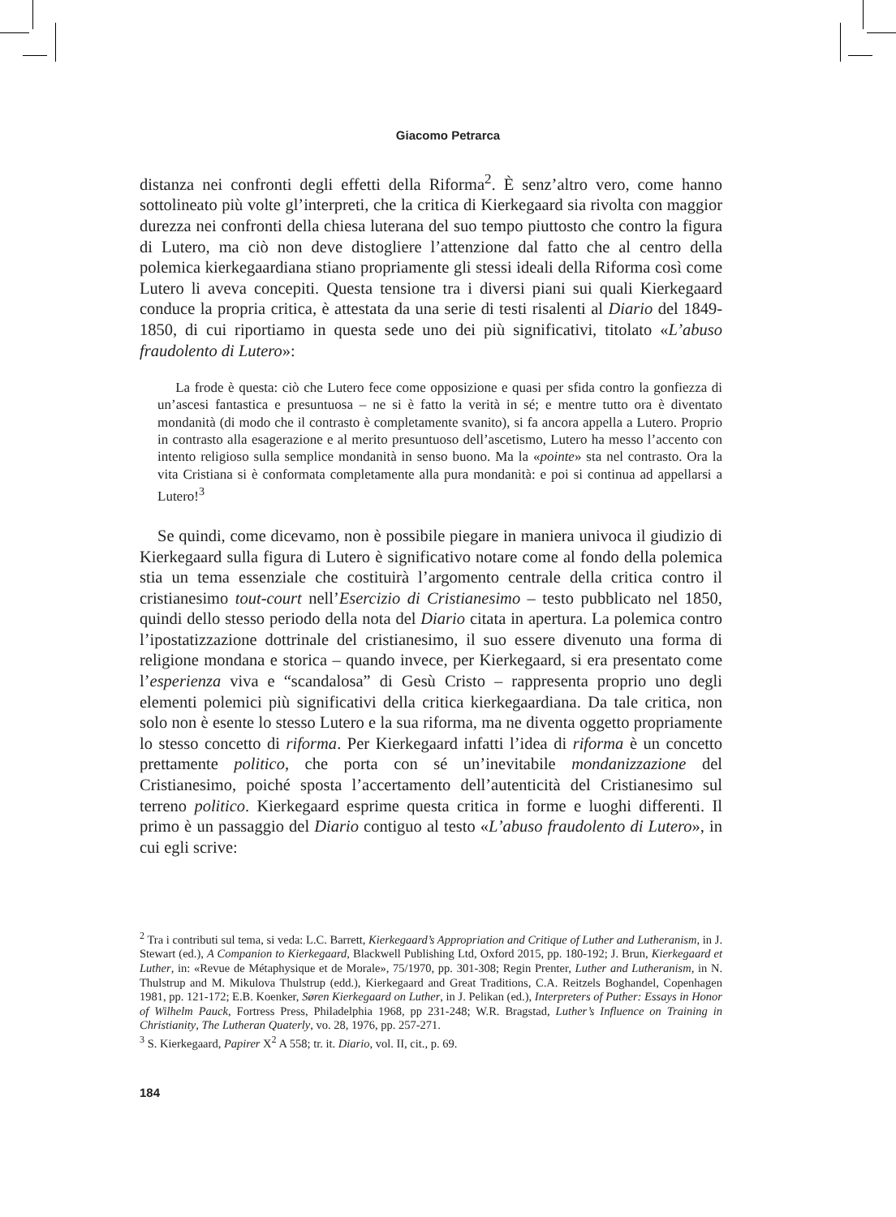Giacomo Petrarca
distanza nei confronti degli effetti della Riforma<sup>2</sup>. È senz’altro vero, come hanno sottolineato più volte gl’interpreti, che la critica di Kierkegaard sia rivolta con maggior durezza nei confronti della chiesa luterana del suo tempo piuttosto che contro la figura di Lutero, ma ciò non deve distogliere l’attenzione dal fatto che al centro della polemica kierkegaardiana stiano propriamente gli stessi ideali della Riforma così come Lutero li aveva concepiti. Questa tensione tra i diversi piani sui quali Kierkegaard conduce la propria critica, è attestata da una serie di testi risalenti al Diario del 1849-1850, di cui riportiamo in questa sede uno dei più significativi, titolato «L’abuso fraudolento di Lutero»:
La frode è questa: ciò che Lutero fece come opposizione e quasi per sfida contro la gonfiezza di un’ascesi fantastica e presuntuosa – ne si è fatto la verità in sé; e mentre tutto ora è diventato mondanità (di modo che il contrasto è completamente svanito), si fa ancora appella a Lutero. Proprio in contrasto alla esagerazione e al merito presuntuoso dell’ascetismo, Lutero ha messo l’accento con intento religioso sulla semplice mondanità in senso buono. Ma la «pointe» sta nel contrasto. Ora la vita Cristiana si è conformata completamente alla pura mondanità: e poi si continua ad appellarsi a Lutero!<sup>3</sup>
Se quindi, come dicevamo, non è possibile piegare in maniera univoca il giudizio di Kierkegaard sulla figura di Lutero è significativo notare come al fondo della polemica stia un tema essenziale che costituirà l’argomento centrale della critica contro il cristianesimo tout-court nell’Esercizio di Cristianesimo – testo pubblicato nel 1850, quindi dello stesso periodo della nota del Diario citata in apertura. La polemica contro l’ipostatizzazione dottrinale del cristianesimo, il suo essere divenuto una forma di religione mondana e storica – quando invece, per Kierkegaard, si era presentato come l’esperienza viva e “scandalosa” di Gesù Cristo – rappresenta proprio uno degli elementi polemici più significativi della critica kierkegaardiana. Da tale critica, non solo non è esente lo stesso Lutero e la sua riforma, ma ne diventa oggetto propriamente lo stesso concetto di riforma. Per Kierkegaard infatti l’idea di riforma è un concetto prettamente politico, che porta con sé un’inevitabile mondanizzazione del Cristianesimo, poiché sposta l’accertamento dell’autenticità del Cristianesimo sul terreno politico. Kierkegaard esprime questa critica in forme e luoghi differenti. Il primo è un passaggio del Diario contiguo al testo «L’abuso fraudolento di Lutero», in cui egli scrive:
<sup>2</sup> Tra i contributi sul tema, si veda: L.C. Barrett, Kierkegaard’s Appropriation and Critique of Luther and Lutheranism, in J. Stewart (ed.), A Companion to Kierkegaard, Blackwell Publishing Ltd, Oxford 2015, pp. 180-192; J. Brun, Kierkegaard et Luther, in: «Revue de Métaphysique et de Morale», 75/1970, pp. 301-308; Regin Prenter, Luther and Lutheranism, in N. Thulstrup and M. Mikulova Thulstrup (edd.), Kierkegaard and Great Traditions, C.A. Reitzels Boghandel, Copenhagen 1981, pp. 121-172; E.B. Koenker, Søren Kierkegaard on Luther, in J. Pelikan (ed.), Interpreters of Puther: Essays in Honor of Wilhelm Pauck, Fortress Press, Philadelphia 1968, pp 231-248; W.R. Bragstad, Luther’s Influence on Training in Christianity, The Lutheran Quaterly, vo. 28, 1976, pp. 257-271.
<sup>3</sup> S. Kierkegaard, Papirer X<sup>2</sup> A 558; tr. it. Diario, vol. II, cit., p. 69.
184